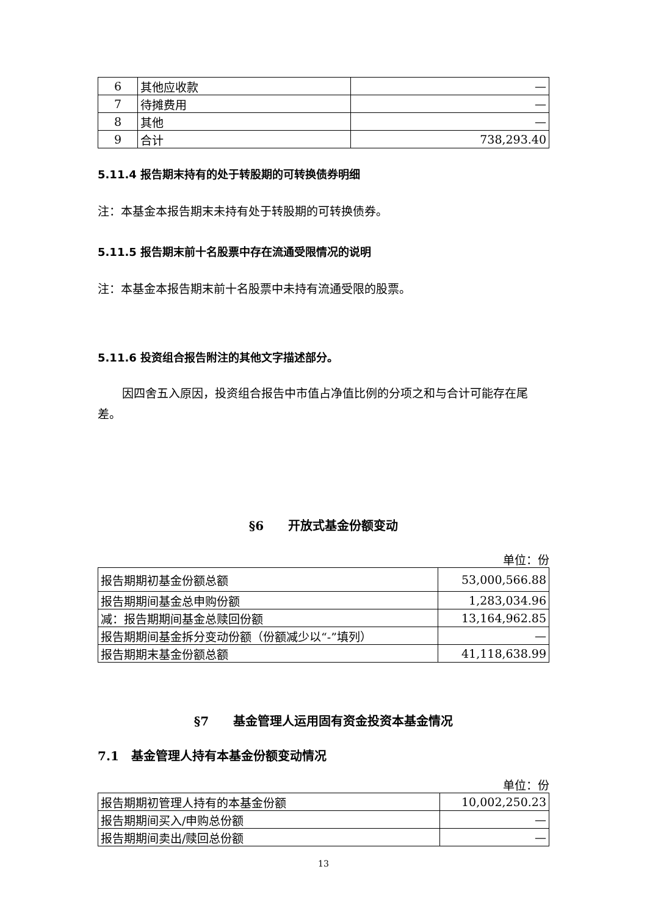| 6 | 其他应收款 | — |
| 7 | 待摊费用 | — |
| 8 | 其他 | — |
| 9 | 合计 | 738,293.40 |
5.11.4 报告期末持有的处于转股期的可转换债券明细
注：本基金本报告期末未持有处于转股期的可转换债券。
5.11.5 报告期末前十名股票中存在流通受限情况的说明
注：本基金本报告期末前十名股票中未持有流通受限的股票。
5.11.6 投资组合报告附注的其他文字描述部分。
因四舍五入原因，投资组合报告中市值占净值比例的分项之和与合计可能存在尾差。
§6　　开放式基金份额变动
单位：份
| 报告期期初基金份额总额 | 53,000,566.88 |
| 报告期期间基金总申购份额 | 1,283,034.96 |
| 减：报告期期间基金总赎回份额 | 13,164,962.85 |
| 报告期期间基金拆分变动份额（份额减少以“-”填列） | — |
| 报告期期末基金份额总额 | 41,118,638.99 |
§7　　基金管理人运用固有资金投资本基金情况
7.1　基金管理人持有本基金份额变动情况
单位：份
| 报告期期初管理人持有的本基金份额 | 10,002,250.23 |
| 报告期期间买入/申购总份额 | — |
| 报告期期间卖出/赎回总份额 | — |
13